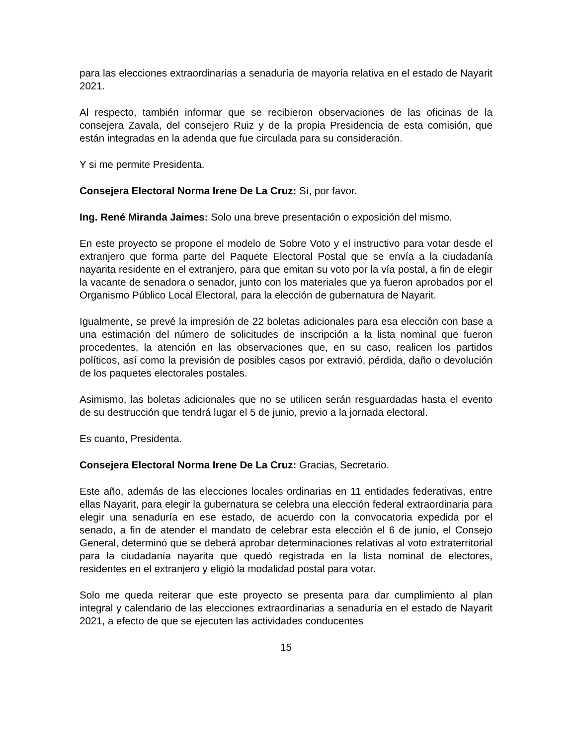para las elecciones extraordinarias a senaduría de mayoría relativa en el estado de Nayarit 2021.
Al respecto, también informar que se recibieron observaciones de las oficinas de la consejera Zavala, del consejero Ruiz y de la propia Presidencia de esta comisión, que están integradas en la adenda que fue circulada para su consideración.
Y si me permite Presidenta.
Consejera Electoral Norma Irene De La Cruz: Sí, por favor.
Ing. René Miranda Jaimes: Solo una breve presentación o exposición del mismo.
En este proyecto se propone el modelo de Sobre Voto y el instructivo para votar desde el extranjero que forma parte del Paquete Electoral Postal que se envía a la ciudadanía nayarita residente en el extranjero, para que emitan su voto por la vía postal, a fin de elegir la vacante de senadora o senador, junto con los materiales que ya fueron aprobados por el Organismo Público Local Electoral, para la elección de gubernatura de Nayarit.
Igualmente, se prevé la impresión de 22 boletas adicionales para esa elección con base a una estimación del número de solicitudes de inscripción a la lista nominal que fueron procedentes, la atención en las observaciones que, en su caso, realicen los partidos políticos, así como la previsión de posibles casos por extravió, pérdida, daño o devolución de los paquetes electorales postales.
Asimismo, las boletas adicionales que no se utilicen serán resguardadas hasta el evento de su destrucción que tendrá lugar el 5 de junio, previo a la jornada electoral.
Es cuanto, Presidenta.
Consejera Electoral Norma Irene De La Cruz: Gracias, Secretario.
Este año, además de las elecciones locales ordinarias en 11 entidades federativas, entre ellas Nayarit, para elegir la gubernatura se celebra una elección federal extraordinaria para elegir una senaduría en ese estado, de acuerdo con la convocatoria expedida por el senado, a fin de atender el mandato de celebrar esta elección el 6 de junio, el Consejo General, determinó que se deberá aprobar determinaciones relativas al voto extraterritorial para la ciudadanía nayarita que quedó registrada en la lista nominal de electores, residentes en el extranjero y eligió la modalidad postal para votar.
Solo me queda reiterar que este proyecto se presenta para dar cumplimiento al plan integral y calendario de las elecciones extraordinarias a senaduría en el estado de Nayarit 2021, a efecto de que se ejecuten las actividades conducentes
15